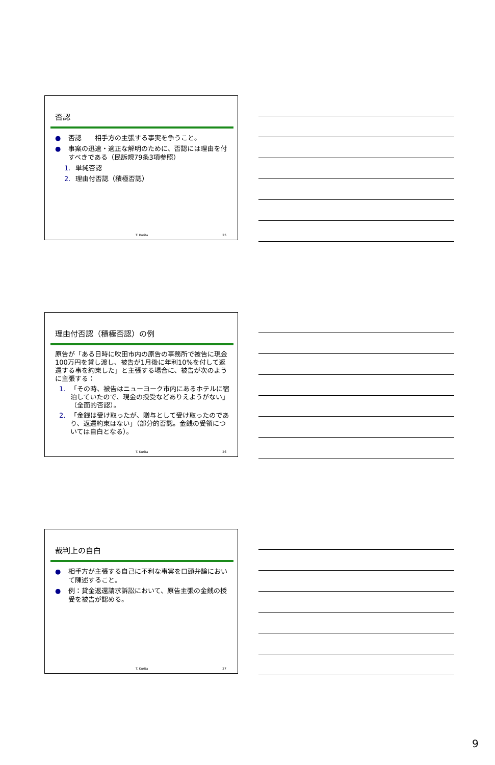否認
● 否認　　相手方の主張する事実を争うこと。
● 事案の迅速・適正な解明のために、否認には理由を付すべきである（民訴規79条3項参照）
1. 単純否認
2. 理由付否認（積極否認）
T. Kurita 25
理由付否認（積極否認）の例
原告が「ある日時に吹田市内の原告の事務所で被告に現金100万円を貸し渡し、被告が1月後に年利10%を付して返還する事を約束した」と主張する場合に、被告が次のように主張する：
1. 「その時、被告はニューヨーク市内にあるホテルに宿泊していたので、現金の授受などありえようがない」（全面的否認）。
2. 「金銭は受け取ったが、贈与として受け取ったのであり、返還約束はない」（部分的否認。金銭の受領については自白となる）。
T. Kurita 26
裁判上の自白
● 相手方が主張する自己に不利な事実を口頭弁論において陳述すること。
● 例：貸金返還請求訴訟において、原告主張の金銭の授受を被告が認める。
T. Kurita 27
9